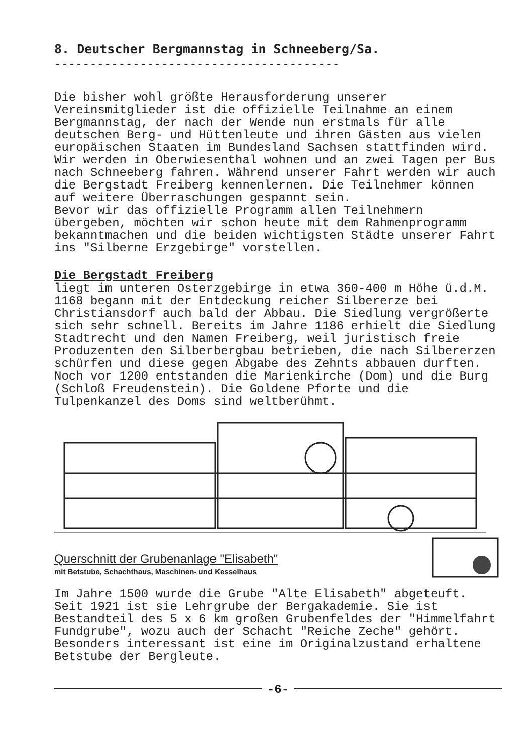8. Deutscher Bergmannstag in Schneeberg/Sa.
----------------------------------------
Die bisher wohl größte Herausforderung unserer Vereinsmitglieder ist die offizielle Teilnahme an einem Bergmannstag, der nach der Wende nun erstmals für alle deutschen Berg- und Hüttenleute und ihren Gästen aus vielen europäischen Staaten im Bundesland Sachsen stattfinden wird.
Wir werden in Oberwiesenthal wohnen und an zwei Tagen per Bus nach Schneeberg fahren. Während unserer Fahrt werden wir auch die Bergstadt Freiberg kennenlernen. Die Teilnehmer können auf weitere Überraschungen gespannt sein.
Bevor wir das offizielle Programm allen Teilnehmern übergeben, möchten wir schon heute mit dem Rahmenprogramm bekanntmachen und die beiden wichtigsten Städte unserer Fahrt ins "Silberne Erzgebirge" vorstellen.
Die Bergstadt Freiberg
liegt im unteren Osterzgebirge in etwa 360-400 m Höhe ü.d.M. 1168 begann mit der Entdeckung reicher Silbererze bei Christiansdorf auch bald der Abbau. Die Siedlung vergrößerte sich sehr schnell. Bereits im Jahre 1186 erhielt die Siedlung Stadtrecht und den Namen Freiberg, weil juristisch freie Produzenten den Silberbergbau betrieben, die nach Silbererzen schürfen und diese gegen Abgabe des Zehnts abbauen durften. Noch vor 1200 entstanden die Marienkirche (Dom) und die Burg (Schloß Freudenstein). Die Goldene Pforte und die Tulpenkanzel des Doms sind weltberühmt.
Querschnitt der Grubenanlage "Elisabeth"
mit Betstube, Schachthaus, Maschinen- und Kesselhaus
Im Jahre 1500 wurde die Grube "Alte Elisabeth" abgeteuft. Seit 1921 ist sie Lehrgrube der Bergakademie. Sie ist Bestandteil des 5 x 6 km großen Grubenfeldes der "Himmelfahrt Fundgrube", wozu auch der Schacht "Reiche Zeche" gehört. Besonders interessant ist eine im Originalzustand erhaltene Betstube der Bergleute.
-6-